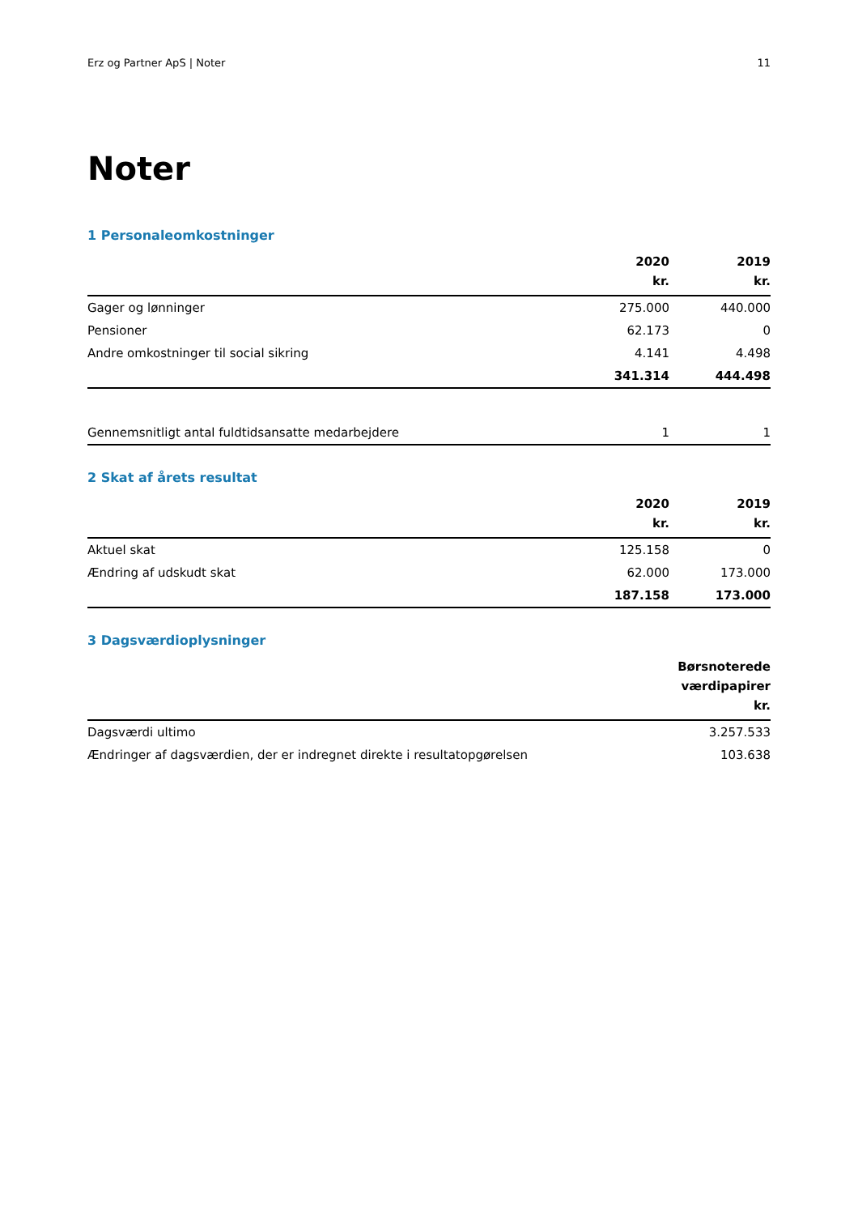Erz og Partner ApS | Noter 11
Noter
1 Personaleomkostninger
| | 2020 kr. | 2019 kr. |
| --- | --- | --- |
| Gager og lønninger | 275.000 | 440.000 |
| Pensioner | 62.173 | 0 |
| Andre omkostninger til social sikring | 4.141 | 4.498 |
| | 341.314 | 444.498 |
| Gennemsnitligt antal fuldtidsansatte medarbejdere | 1 | 1 |
2 Skat af årets resultat
| | 2020 kr. | 2019 kr. |
| --- | --- | --- |
| Aktuel skat | 125.158 | 0 |
| Ændring af udskudt skat | 62.000 | 173.000 |
| | 187.158 | 173.000 |
3 Dagsværdioplysninger
| | Børsnoterede værdipapirer kr. |
| --- | --- |
| Dagsværdi ultimo | 3.257.533 |
| Ændringer af dagsværdien, der er indregnet direkte i resultatopgørelsen | 103.638 |